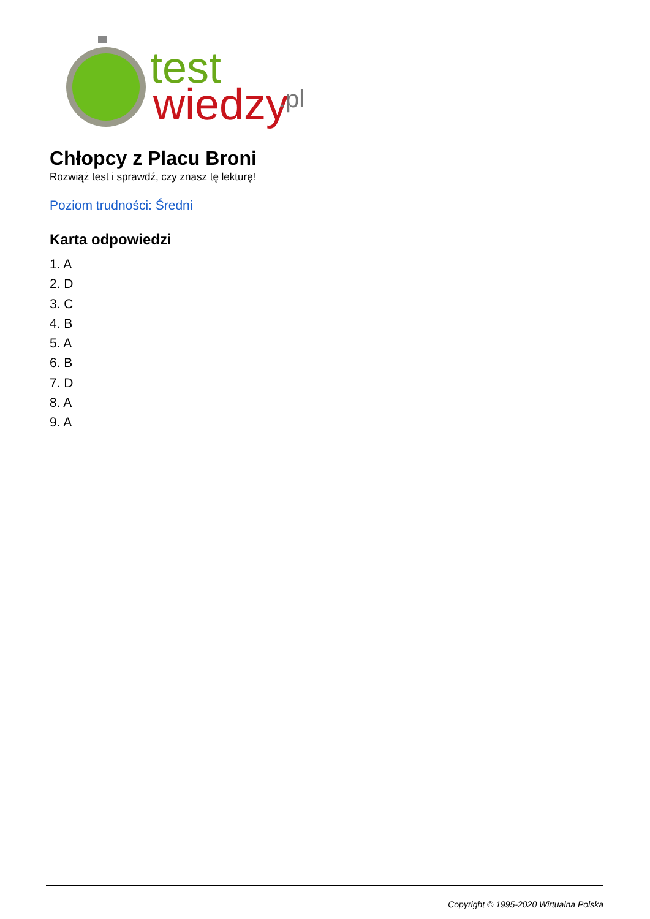test
wiedzy
.pl
Chłopcy z Placu Broni
Rozwiąż test i sprawdź, czy znasz tę lekturę!
Poziom trudności: Średni
Karta odpowiedzi
1. A
2. D
3. C
4. B
5. A
6. B
7. D
8. A
9. A
Copyright © 1995-2020 Wirtualna Polska